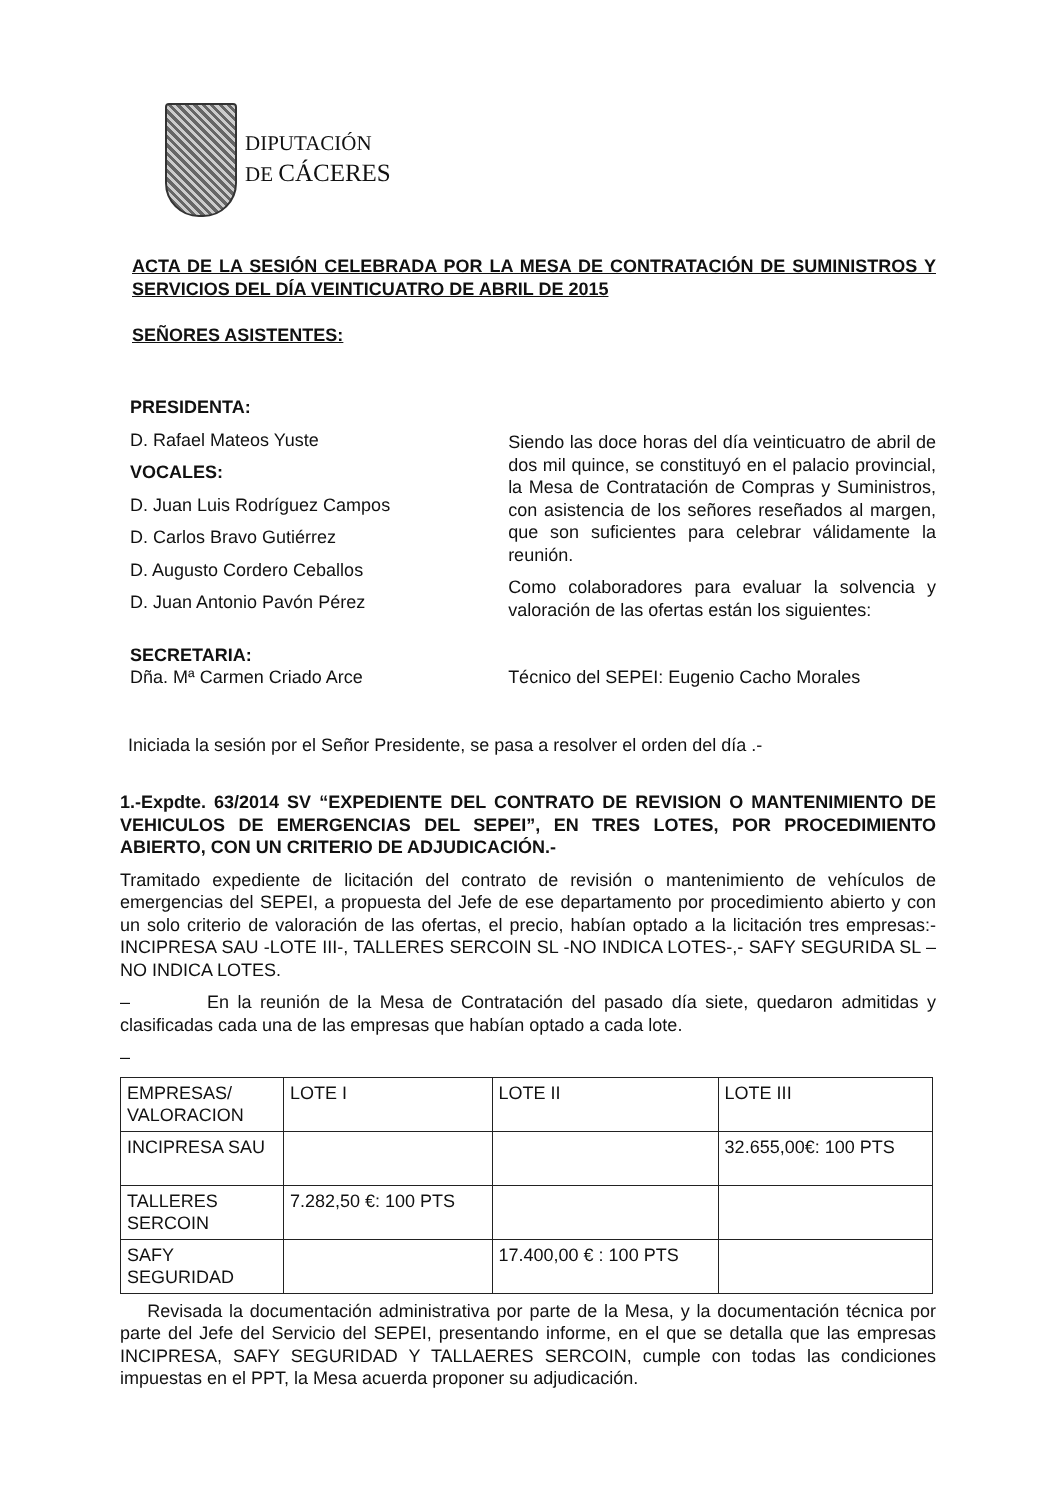DIPUTACIÓN
DE CÁCERES
ACTA DE LA SESIÓN CELEBRADA POR LA MESA DE CONTRATACIÓN DE SUMINISTROS Y SERVICIOS DEL DÍA VEINTICUATRO DE ABRIL DE 2015
SEÑORES ASISTENTES:
PRESIDENTA:
D. Rafael Mateos Yuste
VOCALES:
D. Juan Luis Rodríguez Campos
D. Carlos Bravo Gutiérrez
D. Augusto Cordero Ceballos
D. Juan Antonio Pavón Pérez
SECRETARIA:
Dña. Mª Carmen Criado Arce
Siendo las doce horas del día veinticuatro de abril de dos mil quince, se constituyó en el palacio provincial, la Mesa de Contratación de Compras y Suministros, con asistencia de los señores reseñados al margen, que son suficientes para celebrar válidamente la reunión.
Como colaboradores para evaluar la solvencia y valoración de las ofertas están los siguientes:
Técnico del SEPEI: Eugenio Cacho Morales
Iniciada la sesión por el Señor Presidente, se pasa a resolver el orden del día .-
1.-Expdte. 63/2014 SV “EXPEDIENTE DEL CONTRATO DE REVISION O MANTENIMIENTO DE VEHICULOS DE EMERGENCIAS DEL SEPEI”, EN TRES LOTES, POR PROCEDIMIENTO ABIERTO, CON UN CRITERIO DE ADJUDICACIÓN.-
Tramitado expediente de licitación del contrato de revisión o mantenimiento de vehículos de emergencias del SEPEI, a propuesta del Jefe de ese departamento por procedimiento abierto y con un solo criterio de valoración de las ofertas, el precio, habían optado a la licitación tres empresas:- INCIPRESA SAU -LOTE III-, TALLERES SERCOIN SL -NO INDICA LOTES-,- SAFY SEGURIDA SL – NO INDICA LOTES.
– En la reunión de la Mesa de Contratación del pasado día siete, quedaron admitidas y clasificadas cada una de las empresas que habían optado a cada lote.
–
| EMPRESAS/ VALORACION | LOTE I | LOTE II | LOTE III |
| INCIPRESA SAU | | | 32.655,00€: 100 PTS |
| TALLERES SERCOIN | 7.282,50 €: 100 PTS | | |
| SAFY SEGURIDAD | | 17.400,00 € : 100 PTS | |
Revisada la documentación administrativa por parte de la Mesa, y la documentación técnica por parte del Jefe del Servicio del SEPEI, presentando informe, en el que se detalla que las empresas INCIPRESA, SAFY SEGURIDAD Y TALLAERES SERCOIN, cumple con todas las condiciones impuestas en el PPT, la Mesa acuerda proponer su adjudicación.